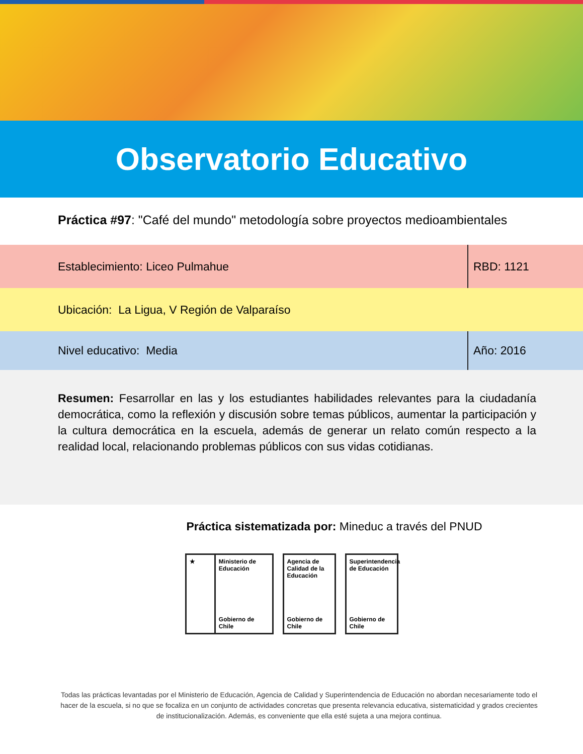Observatorio Educativo
Práctica #97: "Café del mundo" metodología sobre proyectos medioambientales
Establecimiento: Liceo Pulmahue
RBD: 1121
Ubicación: La Ligua, V Región de Valparaíso
Nivel educativo: Media Año: 2016
Resumen: Fesarrollar en las y los estudiantes habilidades relevantes para la ciudadanía democrática, como la reflexión y discusión sobre temas públicos, aumentar la participación y la cultura democrática en la escuela, además de generar un relato común respecto a la realidad local, relacionando problemas públicos con sus vidas cotidianas.
Práctica sistematizada por: Mineduc a través del PNUD
★ Ministerio de Educación
Gobierno de Chile
Agencia de Calidad de la Educación
Gobierno de Chile
Superintendencia de Educación
Gobierno de Chile
Todas las prácticas levantadas por el Ministerio de Educación, Agencia de Calidad y Superintendencia de Educación no abordan necesariamente todo el hacer de la escuela, si no que se focaliza en un conjunto de actividades concretas que presenta relevancia educativa, sistematicidad y grados crecientes de institucionalización. Además, es conveniente que ella esté sujeta a una mejora continua.